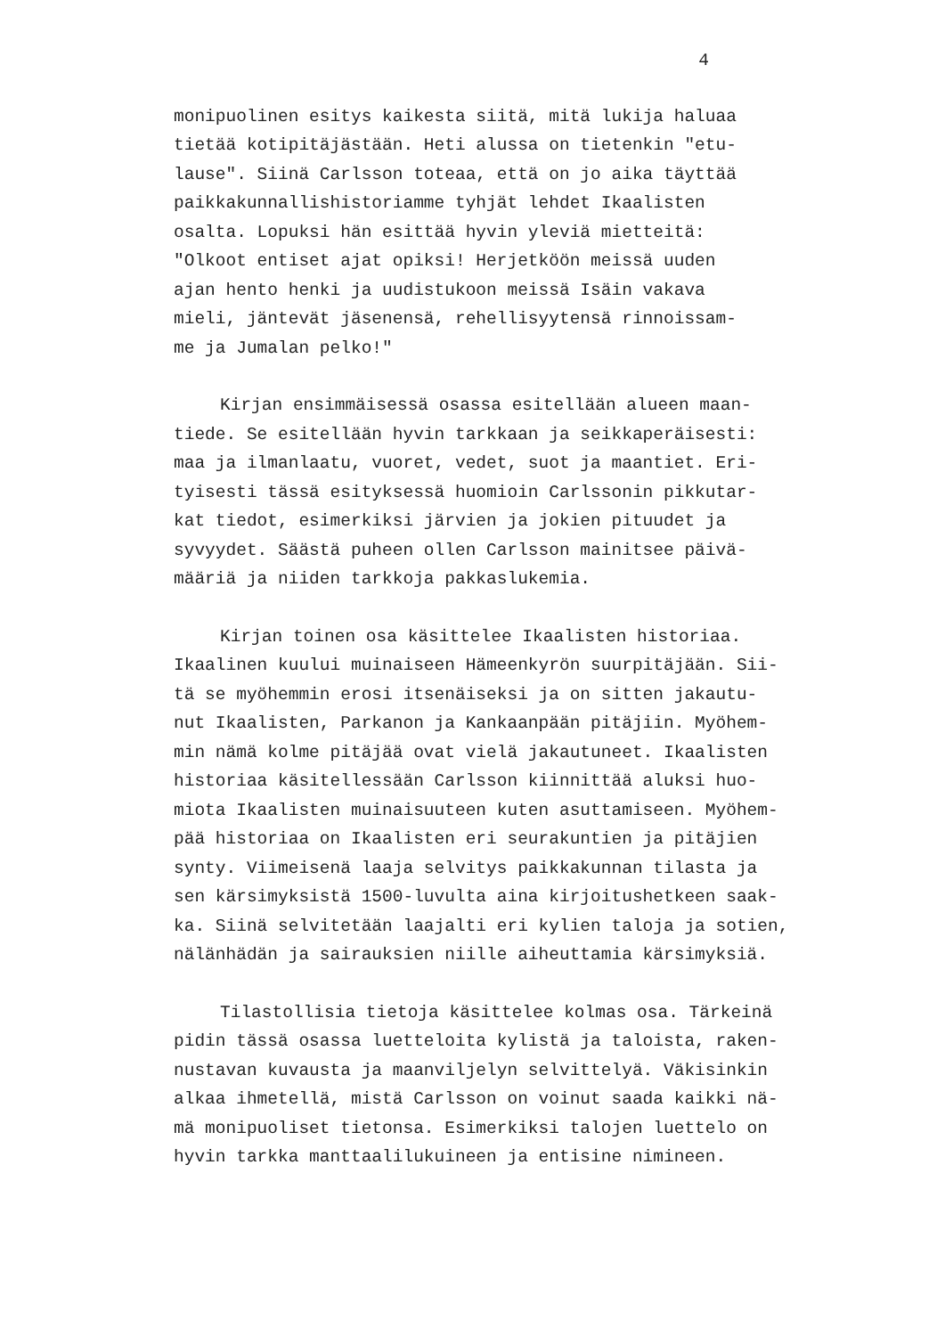4
monipuolinen esitys kaikesta siitä, mitä lukija haluaa tietää kotipitäjästään. Heti alussa on tietenkin "etu- lause". Siinä Carlsson toteaa, että on jo aika täyttää paikkakunnallishistoriamme tyhjät lehdet Ikaalisten osalta. Lopuksi hän esittää hyvin yleviä mietteitä: "Olkoot entiset ajat opiksi! Herjetköön meissä uuden ajan hento henki ja uudistukoon meissä Isäin vakava mieli, jäntevät jäsenensä, rehellisyytensä rinnoissam- me ja Jumalan pelko!"
Kirjan ensimmäisessä osassa esitellään alueen maan- tiede. Se esitellään hyvin tarkkaan ja seikkaperäisesti: maa ja ilmanlaatu, vuoret, vedet, suot ja maantiet. Eri- tyisesti tässä esityksessä huomioin Carlssonin pikkutar- kat tiedot, esimerkiksi järvien ja jokien pituudet ja syvyydet. Säästä puheen ollen Carlsson mainitsee päivä- määriä ja niiden tarkkoja pakkaslukemia.
Kirjan toinen osa käsittelee Ikaalisten historiaa. Ikaalinen kuului muinaiseen Hämeenkyrön suurpitäjään. Sii- tä se myöhemmin erosi itsenäiseksi ja on sitten jakautu- nut Ikaalisten, Parkanon ja Kankaanpään pitäjiin. Myöhem- min nämä kolme pitäjää ovat vielä jakautuneet. Ikaalisten historiaa käsitellessään Carlsson kiinnittää aluksi huo- miota Ikaalisten muinaisuuteen kuten asuttamiseen. Myöhem- pää historiaa on Ikaalisten eri seurakuntien ja pitäjien synty. Viimeisenä laaja selvitys paikkakunnan tilasta ja sen kärsimyksistä 1500-luvulta aina kirjoitushetkeen saak- ka. Siinä selvitetään laajalti eri kylien taloja ja sotien, nälänhädän ja sairauksien niille aiheuttamia kärsimyksiä.
Tilastollisia tietoja käsittelee kolmas osa. Tärkeinä pidin tässä osassa luetteloita kylistä ja taloista, raken- nustavan kuvausta ja maanviljelyn selvittelyä. Väkisinkin alkaa ihmetellä, mistä Carlsson on voinut saada kaikki nä- mä monipuoliset tietonsa. Esimerkiksi talojen luettelo on hyvin tarkka manttaalilukuineen ja entisine nimineen.